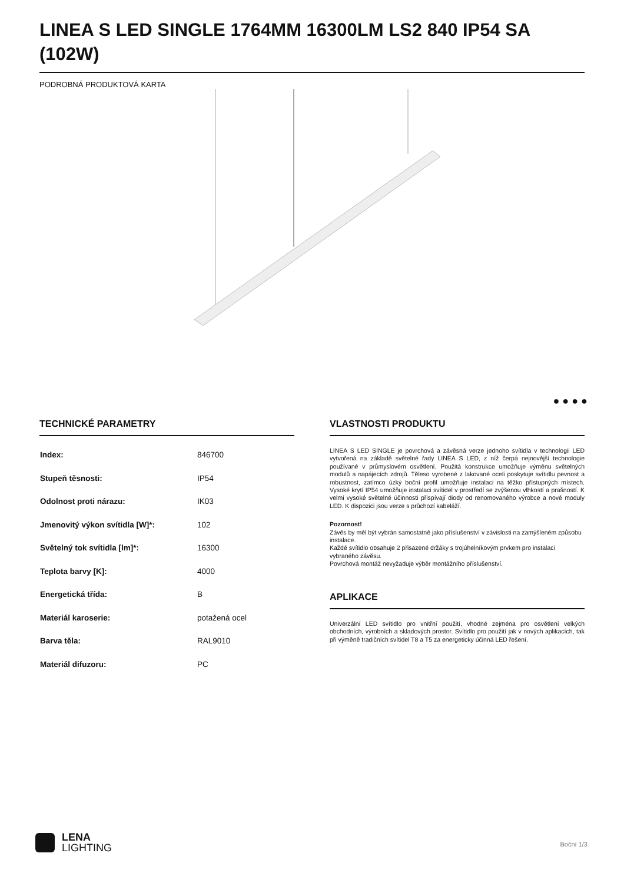LINEA S LED SINGLE 1764MM 16300LM LS2 840 IP54 SA (102W)
PODROBNÁ PRODUKTOVÁ KARTA
● ● ● ●
TECHNICKÉ PARAMETRY
| Index: | 846700 |
| Stupeň těsnosti: | IP54 |
| Odolnost proti nárazu: | IK03 |
| Jmenovitý výkon svítidla [W]*: | 102 |
| Světelný tok svítidla [lm]*: | 16300 |
| Teplota barvy [K]: | 4000 |
| Energetická třída: | B |
| Materiál karoserie: | potažená ocel |
| Barva těla: | RAL9010 |
| Materiál difuzoru: | PC |
VLASTNOSTI PRODUKTU
LINEA S LED SINGLE je povrchová a závěsná verze jednoho svítidla v technologii LED vytvořená na základě světelné řady LINEA S LED, z níž čerpá nejnovější technologie používané v průmyslovém osvětlení. Použitá konstrukce umožňuje výměnu světelných modulů a napájecích zdrojů. Těleso vyrobené z lakované oceli poskytuje svítidlu pevnost a robustnost, zatímco úzký boční profil umožňuje instalaci na těžko přístupných místech. Vysoké krytí IP54 umožňuje instalaci svítidel v prostředí se zvýšenou vlhkostí a prašností. K velmi vysoké světelné účinnosti přispívají diody od renomovaného výrobce a nové moduly LED. K dispozici jsou verze s průchozí kabeláží.
Pozornost!
Závěs by měl být vybrán samostatně jako příslušenství v závislosti na zamýšleném způsobu instalace.
Každé svítidlo obsahuje 2 přisazené držáky s trojúhelníkovým prvkem pro instalaci vybraného závěsu.
Povrchová montáž nevyžaduje výběr montážního příslušenství.
APLIKACE
Univerzální LED svítidlo pro vnitřní použití, vhodné zejména pro osvětlení velkých obchodních, výrobních a skladových prostor. Svítidlo pro použití jak v nových aplikacích, tak při výměně tradičních svítidel T8 a T5 za energeticky účinná LED řešení.
LENA
LIGHTING
Boční 1/3